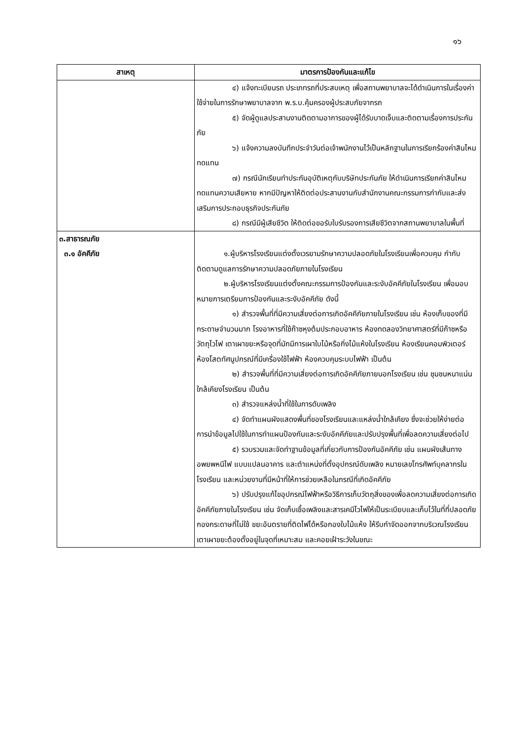๑๖
| สาเหตุ | มาตรการป้องกันและแก้ไข |
| --- | --- |
| | ๔) แจ้งทะเบียนรถ ประเภทรถที่ประสบเหตุ เพื่อสถานพยาบาลจะได้ดำเนินการในเรื่องค่าใช้จ่ายในการรักษาพยาบาลจาก พ.ร.บ.คุ้มครองผู้ประสบภัยจากรถ ๕) จัดผู้ดูแลประสานงานติดตามอาการของผู้ได้รับบาดเจ็บและติดตามเรื่องการประกันภัย ๖) แจ้งความลงบันทึกประจำวันต่อเจ้าพนักงานไว้เป็นหลักฐานในการเรียกร้องค่าสินไหมทดแทน ๗) กรณีนักเรียนทำประกันอุบัติเหตุกับบริษัทประกันภัย ให้ดำเนินการเรียกค่าสินไหมทดแทนความเสียหาย หากมีปัญหาให้ติดต่อประสานงานกับสำนักงานคณะกรรมการกำกับและส่งเสริมการประกอบธุรกิจประกันภัย ๘) กรณีมีผู้เสียชีวิต ให้ติดต่อขอรับใบรับรองการเสียชีวิตจากสถานพยาบาลในพื้นที่ |
| ๓.สาธารณภัย ๓.๑ อัคคีภัย | ๑.ผู้บริหารโรงเรียนแต่งตั้งเวรยามรักษาความปลอดภัยในโรงเรียนเพื่อควบคุม กำกับ ติดตามดูแลการรักษาความปลอดภัยภายในโรงเรียน ๒.ผู้บริหารโรงเรียนแต่งตั้งคณะกรรมการป้องกันและระงับอัคคีภัยในโรงเรียน เพื่อมอบหมายการเตรียมการป้องกันและระงับอัคคีภัย ดังนี้ ๑) สำรวจพื้นที่ที่มีความเสี่ยงต่อการเกิดอัคคีภัยภายในโรงเรียน เช่น ห้องเก็บของที่มีกระดาษจำนวนมาก โรงอาหารที่ใช้ก๊าซหุงต้มประกอบอาหาร ห้องทดลองวิทยาศาสตร์ที่มีก๊าซหรือวัตถุไวไฟ เตาเผาขยะหรือจุดที่มักมีการเผาใบไม้หรือกิ่งไม้แห้งในโรงเรียน ห้องเรียนคอมพิวเตอร์ ห้องโสตทัศนูปกรณ์ที่มีเครื่องใช้ไฟฟ้า ห้องควบคุมระบบไฟฟ้า เป็นต้น ๒) สำรวจพื้นที่ที่มีความเสี่ยงต่อการเกิดอัคคีภัยภายนอกโรงเรียน เช่น ชุมชนหนาแน่นใกล้เคียงโรงเรียน เป็นต้น ๓) สำรวจแหล่งน้ำที่ใช้ในการดับเพลิง ๔) จัดทำแผนผังแสดงพื้นที่ของโรงเรียนและแหล่งน้ำใกล้เคียง ซึ่งจะช่วยให้ง่ายต่อการนำข้อมูลไปใช้ในการทำแผนป้องกันและระงับอัคคีภัยและปรับปรุงพื้นที่เพื่อลดความเสี่ยงต่อไป ๕) รวบรวมและจัดทำฐานข้อมูลที่เกี่ยวกับการป้องกันอัคคีภัย เช่น แผนผังเส้นทางอพยพหนีไฟ แบบแปลนอาคาร และตำแหน่งที่ตั้งอุปกรณ์ดับเพลิง หมายเลขโทรศัพท์บุคลากรในโรงเรียน และหน่วยงานที่มีหน้าที่ให้การช่วยเหลือในกรณีที่เกิดอัคคีภัย ๖) ปรับปรุงแก้ไขอุปกรณ์ไฟฟ้าหรือวิธีการเก็บวัตถุสิ่งของเพื่อลดความเสี่ยงต่อการเกิดอัคคีภัยภายในโรงเรียน เช่น จัดเก็บเชื้อเพลิงและสารเคมีไวไฟให้เป็นระเบียบและเก็บไว้ในที่ที่ปลอดภัย กองกระดาษที่ไม่ใช้ ขยะอันตรายที่ติดไฟได้หรือกองใบไม้แห้ง ให้รีบกำจัดออกจากบริเวณโรงเรียน เตาเผาขยะต้องตั้งอยู่ในจุดที่เหมาะสม และคอยเฝ้าระวังในขณะ |